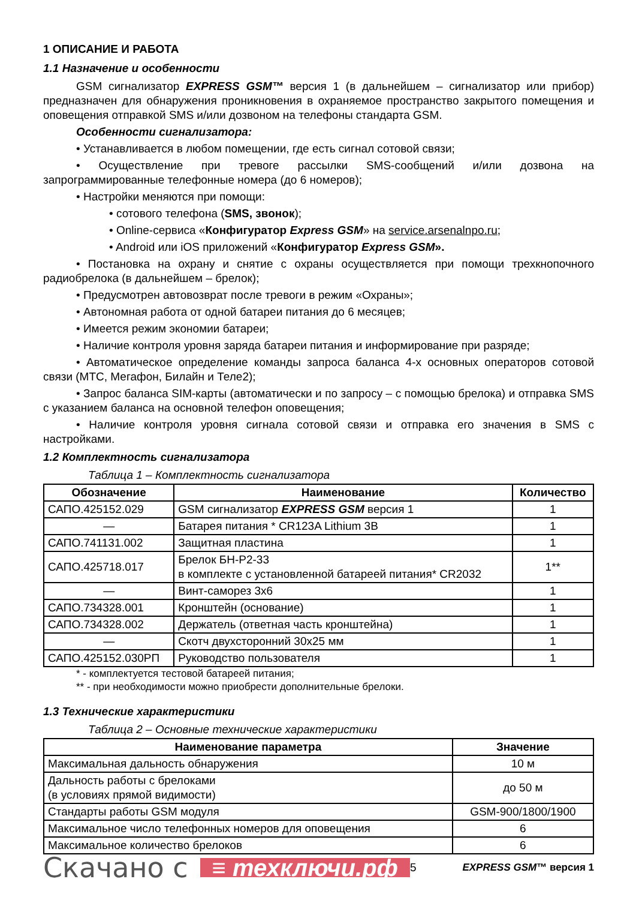1 ОПИСАНИЕ И РАБОТА
1.1 Назначение и особенности
GSM сигнализатор EXPRESS GSM™ версия 1 (в дальнейшем – сигнализатор или прибор) предназначен для обнаружения проникновения в охраняемое пространство закрытого помещения и оповещения отправкой SMS и/или дозвоном на телефоны стандарта GSM.
Особенности сигнализатора:
• Устанавливается в любом помещении, где есть сигнал сотовой связи;
• Осуществление при тревоге рассылки SMS-сообщений и/или дозвона на запрограммированные телефонные номера (до 6 номеров);
• Настройки меняются при помощи:
• сотового телефона (SMS, звонок);
• Online-сервиса «Конфигуратор Express GSM» на service.arsenalnpo.ru;
• Android или iOS приложений «Конфигуратор Express GSM».
• Постановка на охрану и снятие с охраны осуществляется при помощи трехкнопочного радиобрелока (в дальнейшем – брелок);
• Предусмотрен автовозврат после тревоги в режим «Охраны»;
• Автономная работа от одной батареи питания до 6 месяцев;
• Имеется режим экономии батареи;
• Наличие контроля уровня заряда батареи питания и информирование при разряде;
• Автоматическое определение команды запроса баланса 4-х основных операторов сотовой связи (МТС, Мегафон, Билайн и Теле2);
• Запрос баланса SIM-карты (автоматически и по запросу – с помощью брелока) и отправка SMS с указанием баланса на основной телефон оповещения;
• Наличие контроля уровня сигнала сотовой связи и отправка его значения в SMS с настройками.
1.2 Комплектность сигнализатора
Таблица 1 – Комплектность сигнализатора
| Обозначение | Наименование | Количество |
| --- | --- | --- |
| САПО.425152.029 | GSM сигнализатор EXPRESS GSM версия 1 | 1 |
| — | Батарея питания * CR123A Lithium 3В | 1 |
| САПО.741131.002 | Защитная пластина | 1 |
| САПО.425718.017 | Брелок БН-Р2-33 в комплекте с установленной батареей питания* CR2032 | 1** |
| — | Винт-саморез 3х6 | 1 |
| САПО.734328.001 | Кронштейн (основание) | 1 |
| САПО.734328.002 | Держатель (ответная часть кронштейна) | 1 |
| — | Скотч двухсторонний 30х25 мм | 1 |
| САПО.425152.030РП | Руководство пользователя | 1 |
* - комплектуется тестовой батареей питания;
** - при необходимости можно приобрести дополнительные брелоки.
1.3 Технические характеристики
Таблица 2 – Основные технические характеристики
| Наименование параметра | Значение |
| --- | --- |
| Максимальная дальность обнаружения | 10 м |
| Дальность работы с брелоками (в условиях прямой видимости) | до 50 м |
| Стандарты работы GSM модуля | GSM-900/1800/1900 |
| Максимальное число телефонных номеров для оповещения | 6 |
| Максимальное количество брелоков | 6 |
Скачано с ≡ техключи.рф 5 EXPRESS GSM™ версия 1